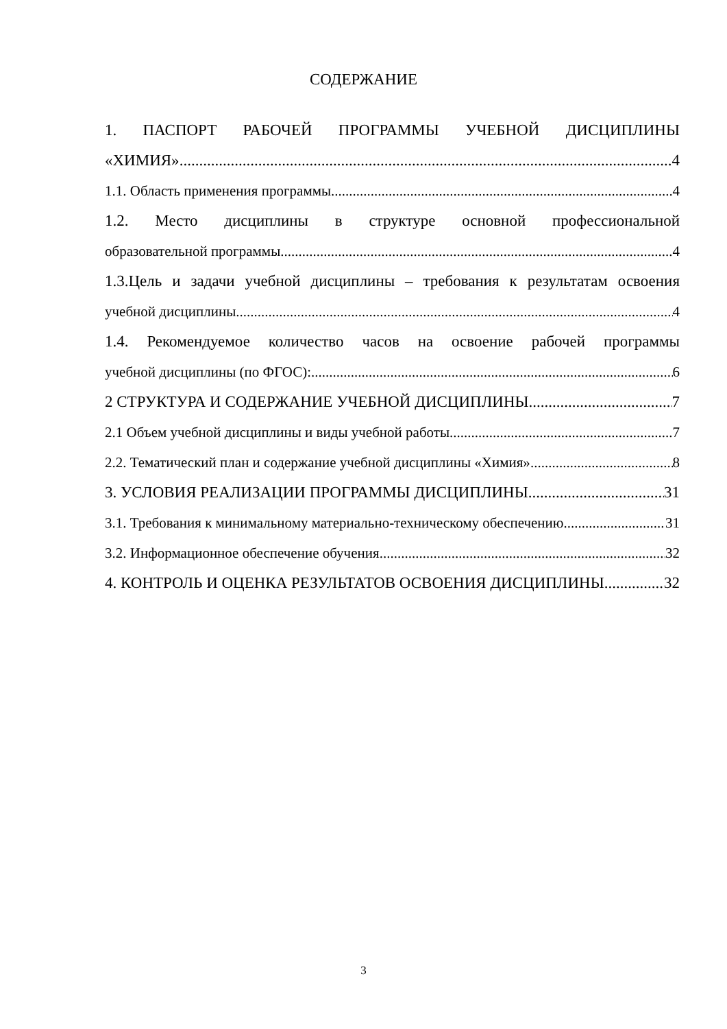СОДЕРЖАНИЕ
1. ПАСПОРТ РАБОЧЕЙ ПРОГРАММЫ УЧЕБНОЙ ДИСЦИПЛИНЫ
«ХИМИЯ» 4
1.1. Область применения программы 4
1.2. Место дисциплины в структуре основной профессиональной
образовательной программы 4
1.3.Цель и задачи учебной дисциплины – требования к результатам освоения
учебной дисциплины 4
1.4. Рекомендуемое количество часов на освоение рабочей программы
учебной дисциплины (по ФГОС): 6
2 СТРУКТУРА И СОДЕРЖАНИЕ УЧЕБНОЙ ДИСЦИПЛИНЫ 7
2.1 Объем учебной дисциплины и виды учебной работы 7
2.2. Тематический план и содержание учебной дисциплины «Химия» 8
3. УСЛОВИЯ РЕАЛИЗАЦИИ ПРОГРАММЫ ДИСЦИПЛИНЫ 31
3.1. Требования к минимальному материально-техническому обеспечению 31
3.2. Информационное обеспечение обучения 32
4. КОНТРОЛЬ И ОЦЕНКА РЕЗУЛЬТАТОВ ОСВОЕНИЯ ДИСЦИПЛИНЫ 32
3